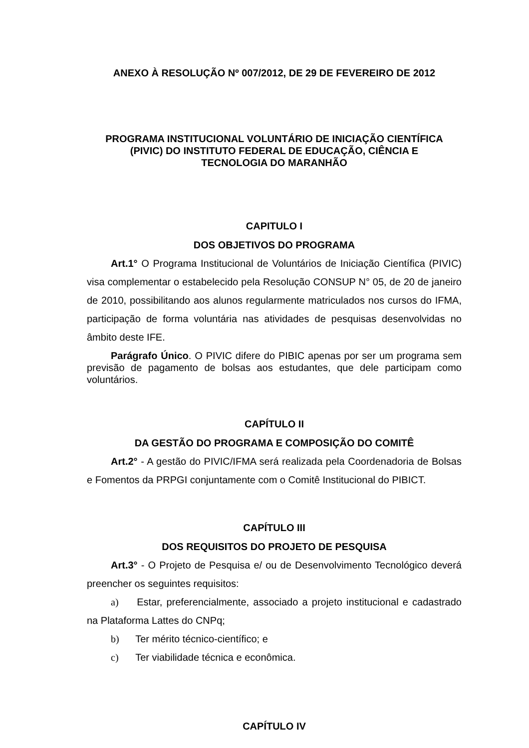ANEXO À RESOLUÇÃO Nº 007/2012, DE 29 DE FEVEREIRO DE 2012
PROGRAMA INSTITUCIONAL VOLUNTÁRIO DE INICIAÇÃO CIENTÍFICA
(PIVIC) DO INSTITUTO FEDERAL DE EDUCAÇÃO, CIÊNCIA E
TECNOLOGIA DO MARANHÃO
CAPITULO I
DOS OBJETIVOS DO PROGRAMA
Art.1° O Programa Institucional de Voluntários de Iniciação Científica (PIVIC) visa complementar o estabelecido pela Resolução CONSUP N° 05, de 20 de janeiro de 2010, possibilitando aos alunos regularmente matriculados nos cursos do IFMA, participação de forma voluntária nas atividades de pesquisas desenvolvidas no âmbito deste IFE.
Parágrafo Único. O PIVIC difere do PIBIC apenas por ser um programa sem previsão de pagamento de bolsas aos estudantes, que dele participam como voluntários.
CAPÍTULO II
DA GESTÃO DO PROGRAMA E COMPOSIÇÃO DO COMITÊ
Art.2° - A gestão do PIVIC/IFMA será realizada pela Coordenadoria de Bolsas e Fomentos da PRPGI conjuntamente com o Comitê Institucional do PIBICT.
CAPÍTULO III
DOS REQUISITOS DO PROJETO DE PESQUISA
Art.3° - O Projeto de Pesquisa e/ ou de Desenvolvimento Tecnológico deverá preencher os seguintes requisitos:
a) Estar, preferencialmente, associado a projeto institucional e cadastrado na Plataforma Lattes do CNPq;
b) Ter mérito técnico-científico; e
c) Ter viabilidade técnica e econômica.
CAPÍTULO IV